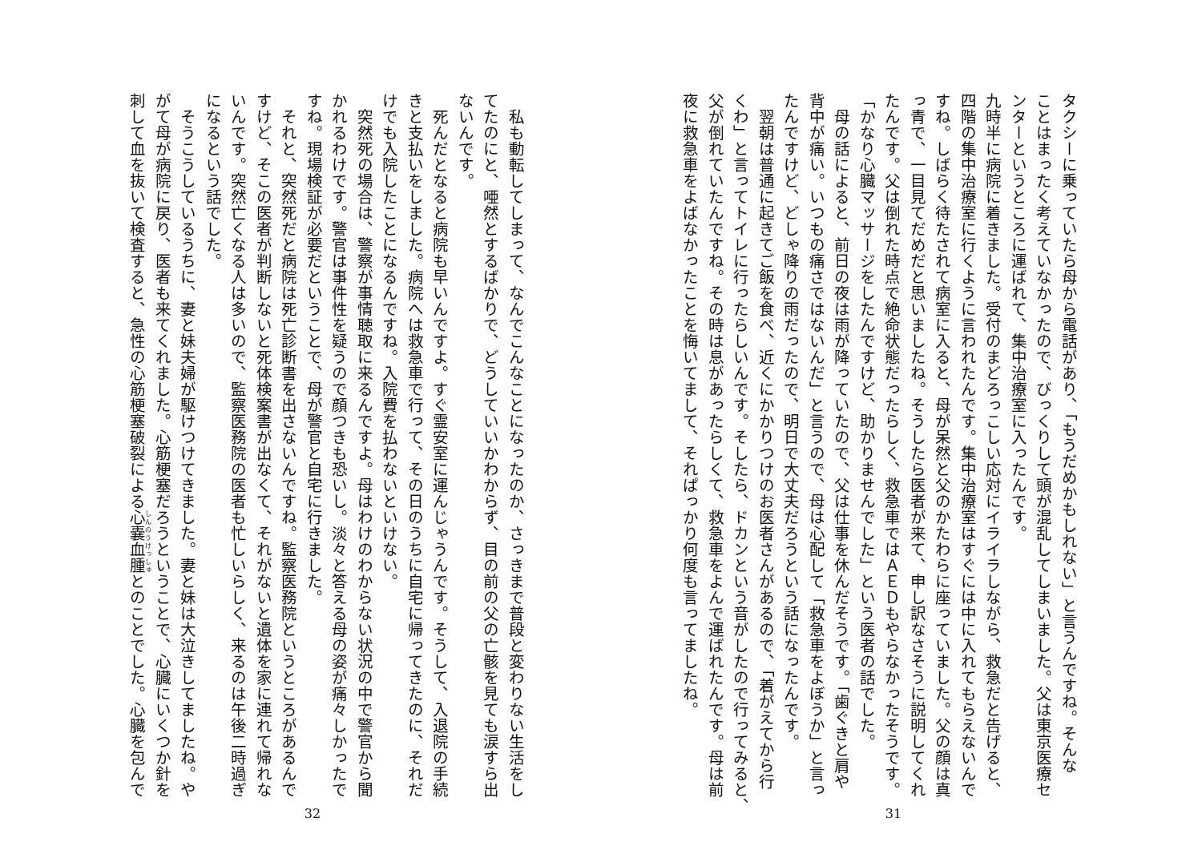タクシーに乗っていたら母から電話があり、「もうだめかもしれない」と言うんですね。そんな
ことはまったく考えていなかったので、びっくりして頭が混乱してしまいました。父は東京医療セ
ンターというところに運ばれて、集中治療室に入ったんです。
九時半に病院に着きました。受付のまどろっこしい応対にイライラしながら、救急だと告げると、
四階の集中治療室に行くように言われたんです。集中治療室はすぐには中に入れてもらえないんで
すね。しばらく待たされて病室に入ると、母が呆然と父のかたわらに座っていました。父の顔は真
っ青で、一目見てだめだと思いましたね。そうしたら医者が来て、申し訳なさそうに説明してくれ
たんです。父は倒れた時点で絶命状態だったらしく、救急車ではＡＥＤもやらなかったそうです。
「かなり心臓マッサージをしたんですけど、助かりませんでした」という医者の話でした。
　母の話によると、前日の夜は雨が降っていたので、父は仕事を休んだそうです。「歯ぐきと肩や
背中が痛い。いつもの痛さではないんだ」と言うので、母は心配して「救急車をよぼうか」と言っ
たんですけど、どしゃ降りの雨だったので、明日で大丈夫だろうという話になったんです。
　翌朝は普通に起きてご飯を食べ、近くにかかりつけのお医者さんがあるので、「着がえてから行
くわ」と言ってトイレに行ったらしいんです。そしたら、ドカンという音がしたので行ってみると、
父が倒れていたんですね。その時は息があったらしくて、救急車をよんで運ばれたんです。母は前
夜に救急車をよばなかったことを悔いてまして、それぱっかり何度も言ってましたね。
31
　私も動転してしまって、なんでこんなことになったのか、さっきまで普段と変わりない生活をし
てたのにと、唖然とするばかりで、どうしていいかわからず、目の前の父の亡骸を見ても涙すら出
ないんです。
　死んだとなると病院も早いんですよ。すぐ霊安室に運んじゃうんです。そうして、入退院の手続
きと支払いをしました。病院へは救急車で行って、その日のうちに自宅に帰ってきたのに、それだ
けでも入院したことになるんですね。入院費を払わないといけない。
　突然死の場合は、警察が事情聴取に来るんですよ。母はわけのわからない状況の中で警官から聞
かれるわけです。警官は事件性を疑うので顔つきも恐いし。淡々と答える母の姿が痛々しかったで
すね。現場検証が必要だということで、母が警官と自宅に行きました。
　それと、突然死だと病院は死亡診断書を出さないんですね。監察医務院というところがあるんで
すけど、そこの医者が判断しないと死体検案書が出なくて、それがないと遺体を家に連れて帰れな
いんです。突然亡くなる人は多いので、監察医務院の医者も忙しいらしく、来るのは午後二時過ぎ
になるという話でした。
　そうこうしているうちに、妻と妹夫婦が駆けつけてきました。妻と妹は大泣きしてましたね。や
がて母が病院に戻り、医者も来てくれました。心筋梗塞だろうということで、心臓にいくつか針を
刺して血を抜いて検査すると、急性の心筋梗塞破裂による心嚢血腫とのことでした。心臓を包んで
32